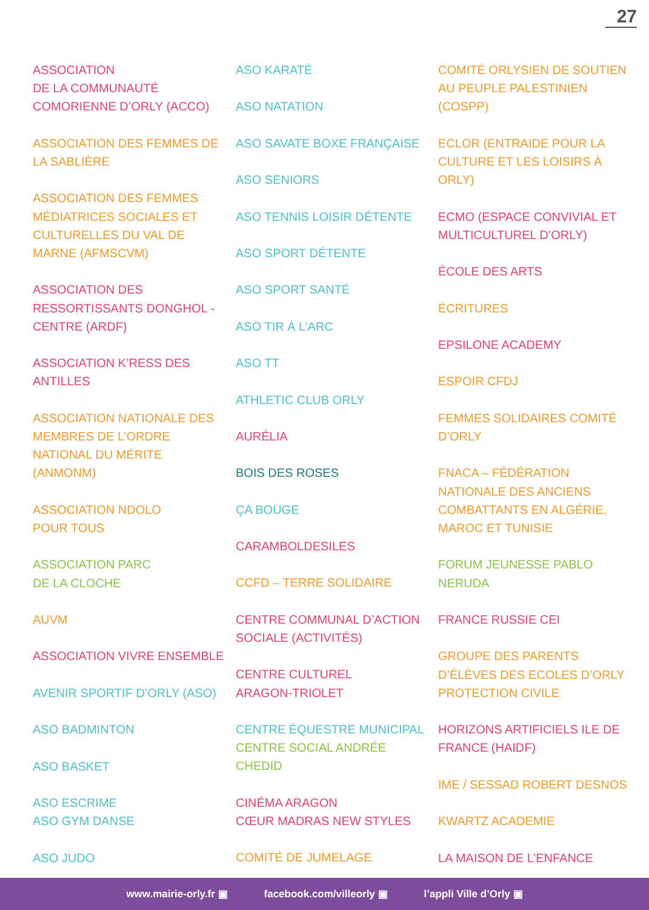27
ASSOCIATION
DE LA COMMUNAUTÉ
COMORIENNE D’ORLY (ACCO)
ASSOCIATION DES FEMMES DE LA SABLIÈRE
ASSOCIATION DES FEMMES MÉDIATRICES SOCIALES ET CULTURELLES DU VAL DE MARNE (AFMSCVM)
ASSOCIATION DES RESSORTISSANTS DONGHOL - CENTRE (ARDF)
ASSOCIATION K’RESS DES ANTILLES
ASSOCIATION NATIONALE DES MEMBRES DE L’ORDRE NATIONAL DU MÉRITE (ANMONM)
ASSOCIATION NDOLO
POUR TOUS
ASSOCIATION PARC
DE LA CLOCHE
AUVM
ASSOCIATION VIVRE ENSEMBLE
AVENIR SPORTIF D’ORLY (ASO)
ASO BADMINTON
ASO BASKET
ASO ESCRIME
ASO GYM DANSE
ASO JUDO
ASO KARATÉ
ASO NATATION
ASO SAVATE BOXE FRANÇAISE
ASO SENIORS
ASO TENNIS LOISIR DÉTENTE
ASO SPORT DÉTENTE
ASO SPORT SANTÉ
ASO TIR À L’ARC
ASO TT
ATHLETIC CLUB ORLY
AURÉLIA
BOIS DES ROSES
ÇA BOUGE
CARAMBOLDESILES
CCFD – TERRE SOLIDAIRE
CENTRE COMMUNAL D’ACTION SOCIALE (ACTIVITÉS)
CENTRE CULTUREL
ARAGON-TRIOLET
CENTRE ÉQUESTRE MUNICIPAL
CENTRE SOCIAL ANDRÉE CHEDID
CINÉMA ARAGON
CŒUR MADRAS NEW STYLES
COMITÉ DE JUMELAGE
COMITÉ ORLYSIEN DE SOUTIEN AU PEUPLE PALESTINIEN (COSPP)
ECLOR (ENTRAIDE POUR LA CULTURE ET LES LOISIRS À ORLY)
ECMO (ESPACE CONVIVIAL ET MULTICULTUREL D’ORLY)
ÉCOLE DES ARTS
ÉCRITURES
EPSILONE ACADEMY
ESPOIR CFDJ
FEMMES SOLIDAIRES COMITÉ D’ORLY
FNACA – FÉDÉRATION NATIONALE DES ANCIENS COMBATTANTS EN ALGÉRIE, MAROC ET TUNISIE
FORUM JEUNESSE PABLO NERUDA
FRANCE RUSSIE CEI
GROUPE DES PARENTS D’ÉLÈVES DES ECOLES D’ORLY
PROTECTION CIVILE
HORIZONS ARTIFICIELS ILE DE FRANCE (HAIDF)
IME / SESSAD ROBERT DESNOS
KWARTZ ACADEMIE
LA MAISON DE L’ENFANCE
www.mairie-orly.fr ▣ facebook.com/villeorly ▣ l’appli Ville d’Orly ▣